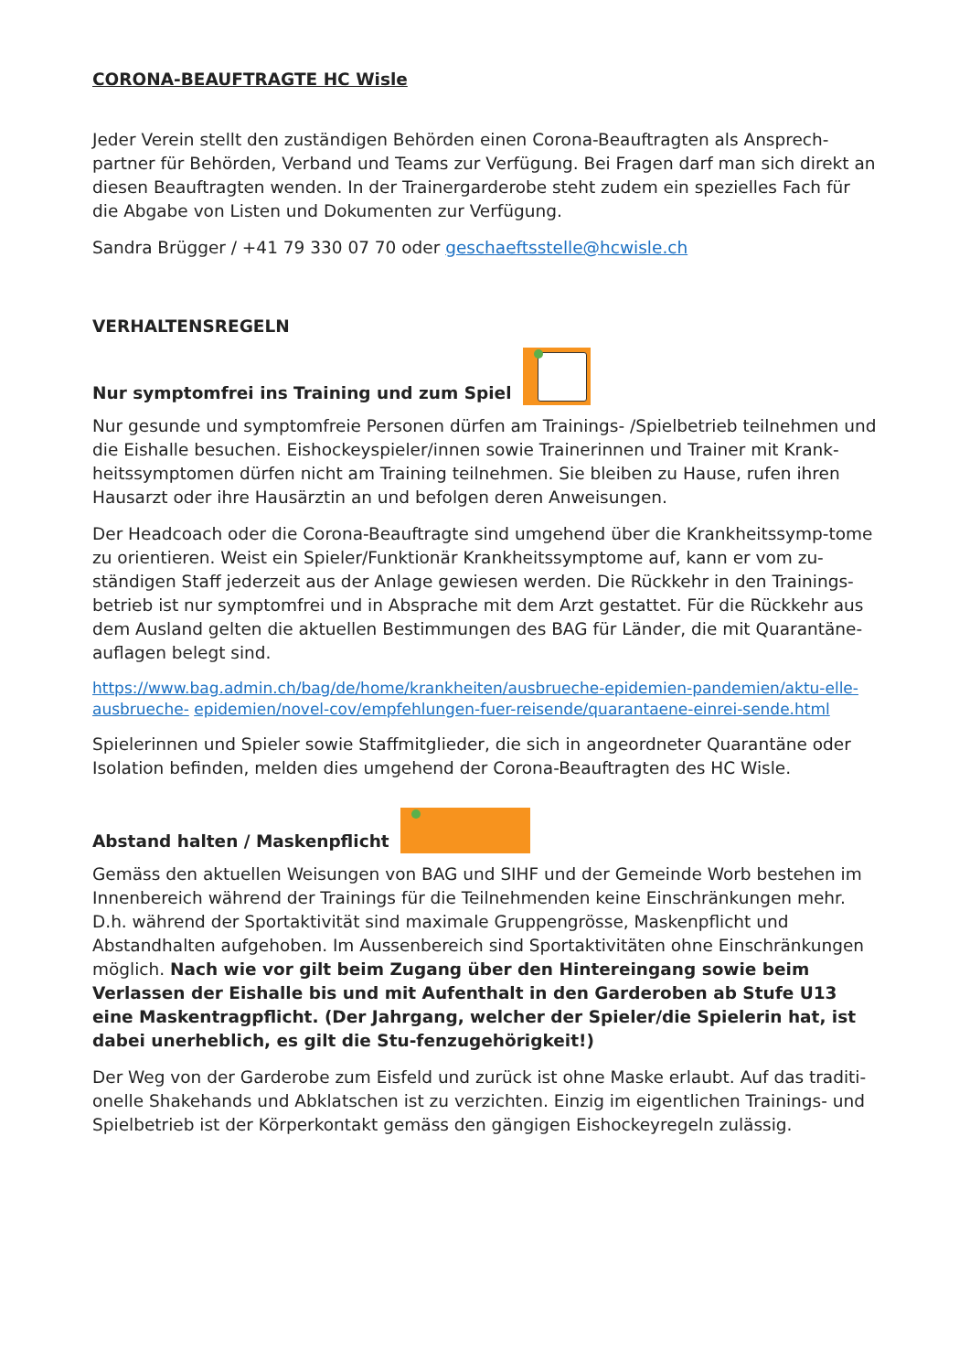CORONA-BEAUFTRAGTE HC Wisle
Jeder Verein stellt den zuständigen Behörden einen Corona-Beauftragten als Ansprech-partner für Behörden, Verband und Teams zur Verfügung. Bei Fragen darf man sich direkt an diesen Beauftragten wenden. In der Trainergarderobe steht zudem ein spezielles Fach für die Abgabe von Listen und Dokumenten zur Verfügung.
Sandra Brügger / +41 79 330 07 70 oder geschaeftsstelle@hcwisle.ch
VERHALTENSREGELN
Nur symptomfrei ins Training und zum Spiel
Nur gesunde und symptomfreie Personen dürfen am Trainings- /Spielbetrieb teilnehmen und die Eishalle besuchen. Eishockeyspieler/innen sowie Trainerinnen und Trainer mit Krank-heitssymptomen dürfen nicht am Training teilnehmen. Sie bleiben zu Hause, rufen ihren Hausarzt oder ihre Hausärztin an und befolgen deren Anweisungen.
Der Headcoach oder die Corona-Beauftragte sind umgehend über die Krankheitssymp-tome zu orientieren. Weist ein Spieler/Funktionär Krankheitssymptome auf, kann er vom zu-ständigen Staff jederzeit aus der Anlage gewiesen werden. Die Rückkehr in den Trainings-betrieb ist nur symptomfrei und in Absprache mit dem Arzt gestattet. Für die Rückkehr aus dem Ausland gelten die aktuellen Bestimmungen des BAG für Länder, die mit Quarantäne-auflagen belegt sind.
https://www.bag.admin.ch/bag/de/home/krankheiten/ausbrueche-epidemien-pandemien/aktu-elle-ausbrueche- epidemien/novel-cov/empfehlungen-fuer-reisende/quarantaene-einrei-sende.html
Spielerinnen und Spieler sowie Staffmitglieder, die sich in angeordneter Quarantäne oder Isolation befinden, melden dies umgehend der Corona-Beauftragten des HC Wisle.
Abstand halten / Maskenpflicht
Gemäss den aktuellen Weisungen von BAG und SIHF und der Gemeinde Worb bestehen im Innenbereich während der Trainings für die Teilnehmenden keine Einschränkungen mehr. D.h. während der Sportaktivität sind maximale Gruppengrösse, Maskenpflicht und Abstandhalten aufgehoben. Im Aussenbereich sind Sportaktivitäten ohne Einschränkungen möglich. Nach wie vor gilt beim Zugang über den Hintereingang sowie beim Verlassen der Eishalle bis und mit Aufenthalt in den Garderoben ab Stufe U13 eine Maskentragpflicht. (Der Jahrgang, welcher der Spieler/die Spielerin hat, ist dabei unerheblich, es gilt die Stu-fenzugehörigkeit!)
Der Weg von der Garderobe zum Eisfeld und zurück ist ohne Maske erlaubt. Auf das traditi-onelle Shakehands und Abklatschen ist zu verzichten. Einzig im eigentlichen Trainings- und Spielbetrieb ist der Körperkontakt gemäss den gängigen Eishockeyregeln zulässig.